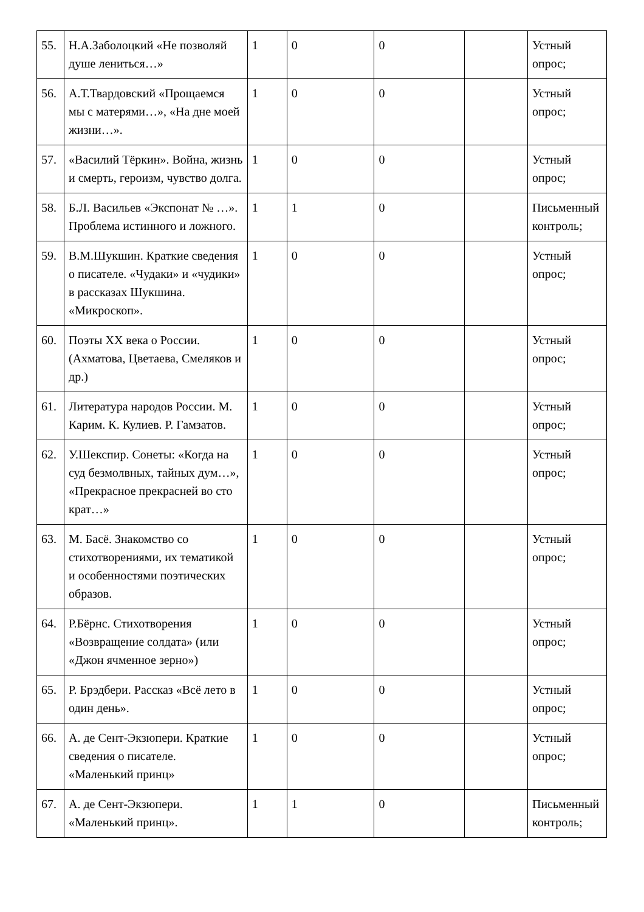| 55. | Н.А.Заболоцкий «Не позволяй душе лениться…» | 1 | 0 | 0 | | Устный опрос; |
| 56. | А.Т.Твардовский «Прощаемся мы с матерями…», «На дне моей жизни…». | 1 | 0 | 0 | | Устный опрос; |
| 57. | «Василий Тёркин». Война, жизнь и смерть, героизм, чувство долга. | 1 | 0 | 0 | | Устный опрос; |
| 58. | Б.Л. Васильев «Экспонат № …». Проблема истинного и ложного. | 1 | 1 | 0 | | Письменный контроль; |
| 59. | В.М.Шукшин. Краткие сведения о писателе. «Чудаки» и «чудики» в рассказах Шукшина. «Микроскоп». | 1 | 0 | 0 | | Устный опрос; |
| 60. | Поэты XX века о России. (Ахматова, Цветаева, Смеляков и др.) | 1 | 0 | 0 | | Устный опрос; |
| 61. | Литература народов России. М. Карим. К. Кулиев. Р. Гамзатов. | 1 | 0 | 0 | | Устный опрос; |
| 62. | У.Шекспир. Сонеты: «Когда на суд безмолвных, тайных дум…», «Прекрасное прекрасней во сто крат…» | 1 | 0 | 0 | | Устный опрос; |
| 63. | М. Басё. Знакомство со стихотворениями, их тематикой и особенностями поэтических образов. | 1 | 0 | 0 | | Устный опрос; |
| 64. | Р.Бёрнс. Стихотворения «Возвращение солдата» (или «Джон ячменное зерно») | 1 | 0 | 0 | | Устный опрос; |
| 65. | Р. Брэдбери. Рассказ «Всё лето в один день». | 1 | 0 | 0 | | Устный опрос; |
| 66. | А. де Сент-Экзюпери. Краткие сведения о писателе. «Маленький принц» | 1 | 0 | 0 | | Устный опрос; |
| 67. | А. де Сент-Экзюпери. «Маленький принц». | 1 | 1 | 0 | | Письменный контроль; |